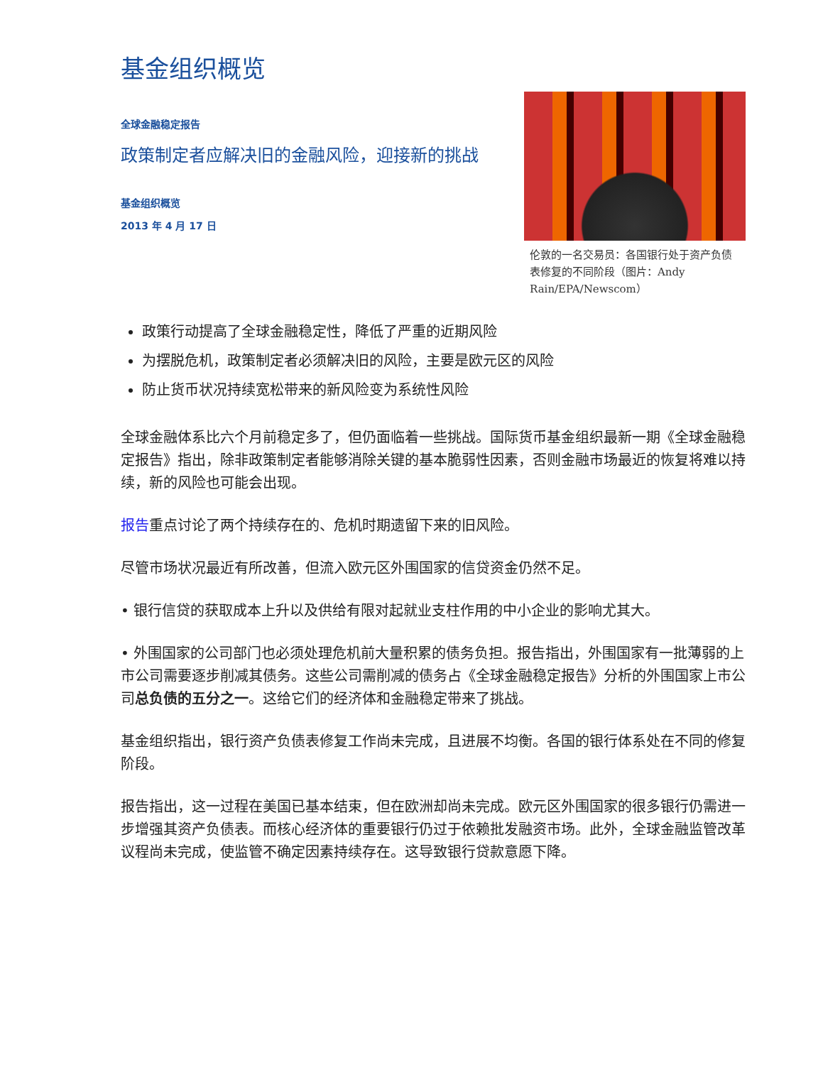基金组织概览
全球金融稳定报告
政策制定者应解决旧的金融风险，迎接新的挑战
基金组织概览
2013 年 4 月 17 日
伦敦的一名交易员：各国银行处于资产负债表修复的不同阶段（图片：Andy Rain/EPA/Newscom）
政策行动提高了全球金融稳定性，降低了严重的近期风险
为摆脱危机，政策制定者必须解决旧的风险，主要是欧元区的风险
防止货币状况持续宽松带来的新风险变为系统性风险
全球金融体系比六个月前稳定多了，但仍面临着一些挑战。国际货币基金组织最新一期《全球金融稳定报告》指出，除非政策制定者能够消除关键的基本脆弱性因素，否则金融市场最近的恢复将难以持续，新的风险也可能会出现。
报告重点讨论了两个持续存在的、危机时期遗留下来的旧风险。
尽管市场状况最近有所改善，但流入欧元区外围国家的信贷资金仍然不足。
• 银行信贷的获取成本上升以及供给有限对起就业支柱作用的中小企业的影响尤其大。
• 外围国家的公司部门也必须处理危机前大量积累的债务负担。报告指出，外围国家有一批薄弱的上市公司需要逐步削减其债务。这些公司需削减的债务占《全球金融稳定报告》分析的外围国家上市公司总负债的五分之一。这给它们的经济体和金融稳定带来了挑战。
基金组织指出，银行资产负债表修复工作尚未完成，且进展不均衡。各国的银行体系处在不同的修复阶段。
报告指出，这一过程在美国已基本结束，但在欧洲却尚未完成。欧元区外围国家的很多银行仍需进一步增强其资产负债表。而核心经济体的重要银行仍过于依赖批发融资市场。此外，全球金融监管改革议程尚未完成，使监管不确定因素持续存在。这导致银行贷款意愿下降。